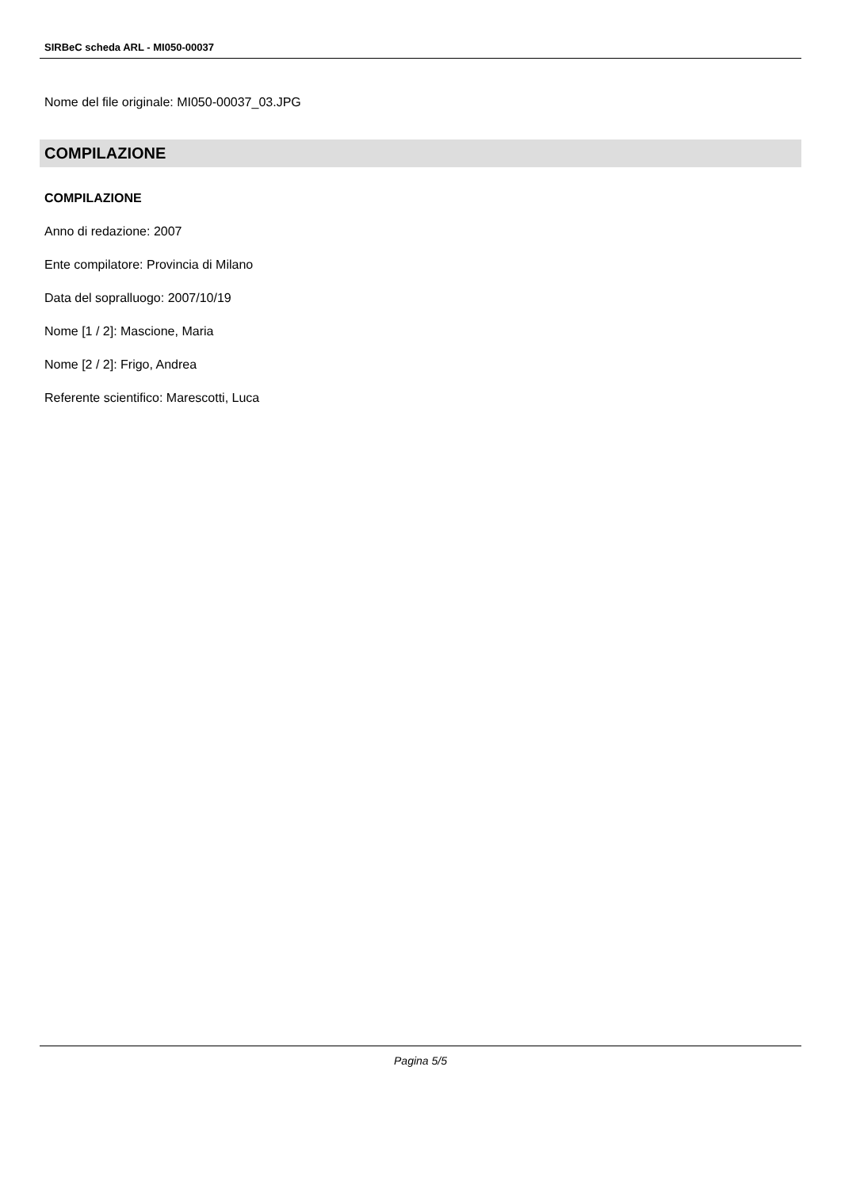SIRBeC scheda ARL - MI050-00037
Nome del file originale: MI050-00037_03.JPG
COMPILAZIONE
COMPILAZIONE
Anno di redazione: 2007
Ente compilatore: Provincia di Milano
Data del sopralluogo: 2007/10/19
Nome [1 / 2]: Mascione, Maria
Nome [2 / 2]: Frigo, Andrea
Referente scientifico: Marescotti, Luca
Pagina 5/5